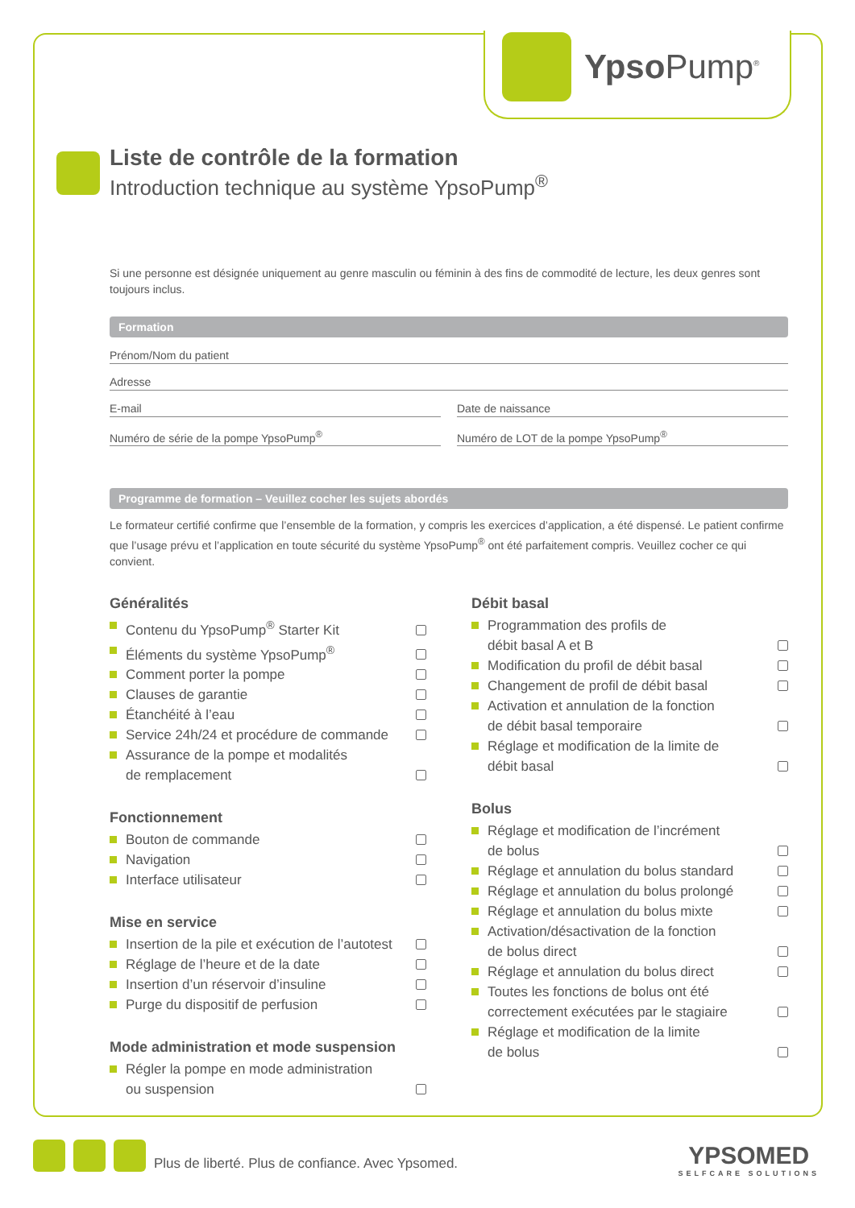Ypso Pump<sup>®</sup>
Liste de contrôle de la formation
Introduction technique au système YpsoPump<sup>®</sup>
Si une personne est désignée uniquement au genre masculin ou féminin à des fins de commodité de lecture, les deux genres sont toujours inclus.
Formation
Prénom/Nom du patient
Adresse
E-mail Date de naissance
Numéro de série de la pompe YpsoPump<sup>®</sup>
Numéro de LOT de la pompe YpsoPump<sup>®</sup>
Programme de formation – Veuillez cocher les sujets abordés
Le formateur certifié confirme que l’ensemble de la formation, y compris les exercices d’application, a été dispensé. Le patient confirme que l’usage prévu et l’application en toute sécurité du système YpsoPump<sup>®</sup> ont été parfaitement compris. Veuillez cocher ce qui convient.
Généralités
Contenu du YpsoPump<sup>®</sup> Starter Kit
Éléments du système YpsoPump<sup>®</sup>
Comment porter la pompe
Clauses de garantie
Étanchéité à l’eau
Service 24h/24 et procédure de commande
Assurance de la pompe et modalités
de remplacement
Fonctionnement
Bouton de commande
Navigation
Interface utilisateur
Mise en service
Insertion de la pile et exécution de l’autotest
Réglage de l’heure et de la date
Insertion d’un réservoir d’insuline
Purge du dispositif de perfusion
Mode administration et mode suspension
Régler la pompe en mode administration
ou suspension
Débit basal
Programmation des profils de
débit basal A et B
Modification du profil de débit basal
Changement de profil de débit basal
Activation et annulation de la fonction
de débit basal temporaire
Réglage et modification de la limite de
débit basal
Bolus
Réglage et modification de l’incrément
de bolus
Réglage et annulation du bolus standard
Réglage et annulation du bolus prolongé
Réglage et annulation du bolus mixte
Activation/désactivation de la fonction
de bolus direct
Réglage et annulation du bolus direct
Toutes les fonctions de bolus ont été
correctement exécutées par le stagiaire
Réglage et modification de la limite
de bolus
Plus de liberté. Plus de confiance. Avec Ypsomed.
YPSOMED
SELFCARE SOLUTIONS